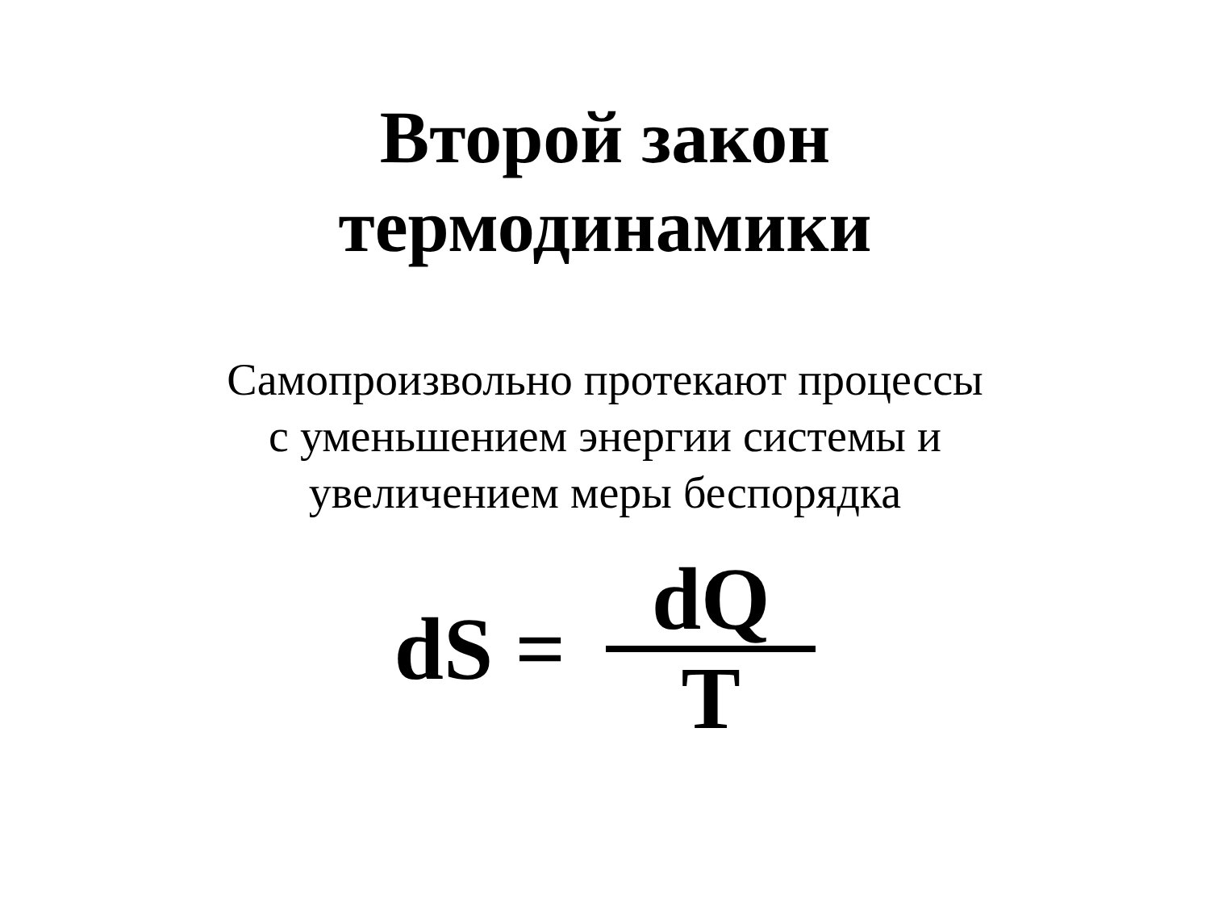Второй закон
термодинамики
Самопроизвольно протекают процессы
с уменьшением энергии системы и
увеличением меры беспорядка
dS = dQ T